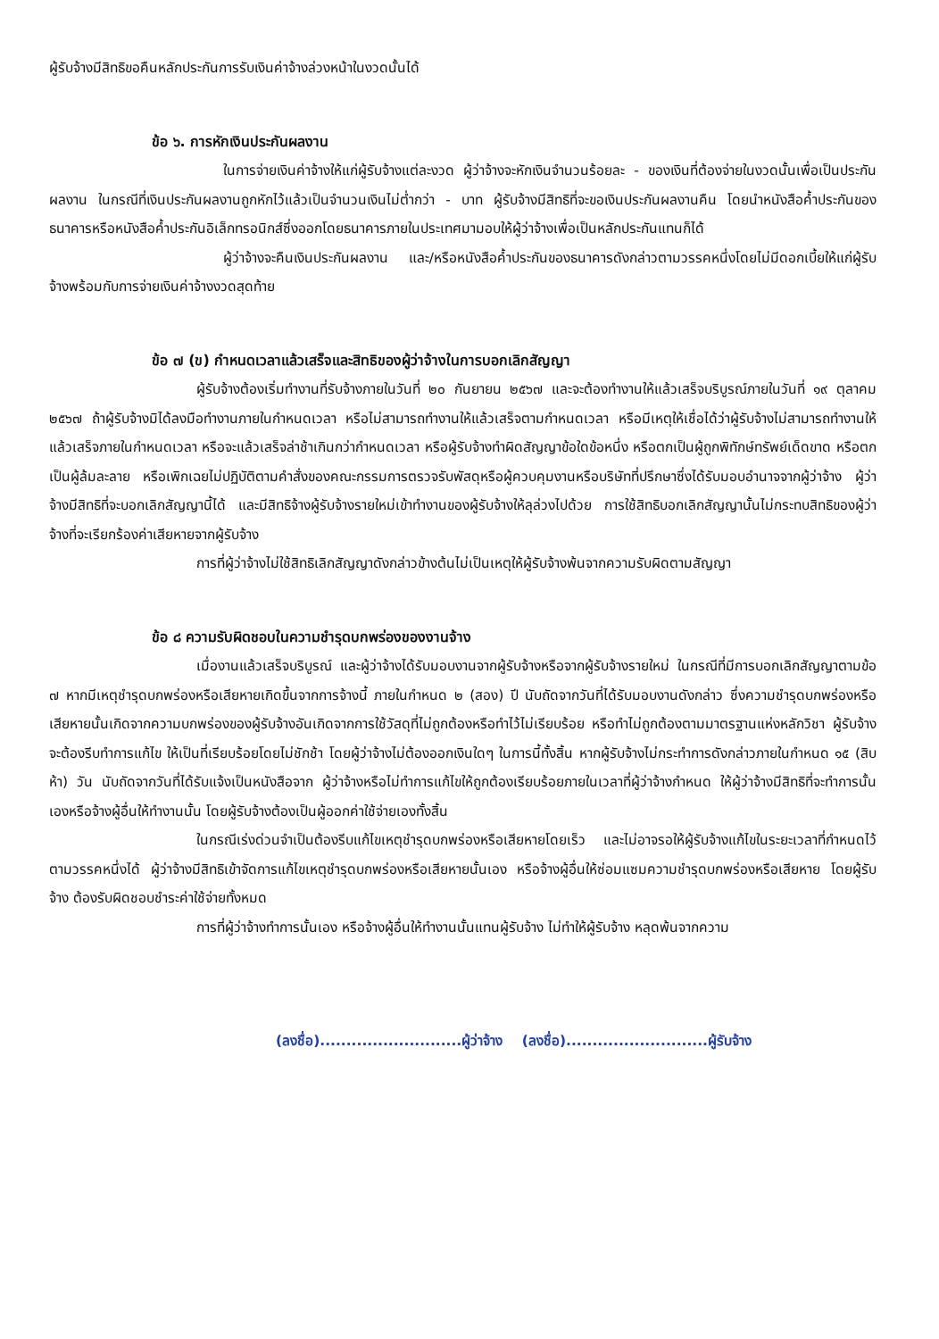ผู้รับจ้างมีสิทธิขอคืนหลักประกันการรับเงินค่าจ้างล่วงหน้าในงวดนั้นได้
ข้อ ๖. การหักเงินประกันผลงาน
ในการจ่ายเงินค่าจ้างให้แก่ผู้รับจ้างแต่ละงวด ผู้ว่าจ้างจะหักเงินจำนวนร้อยละ - ของเงินที่ต้องจ่ายในงวดนั้นเพื่อเป็นประกันผลงาน ในกรณีที่เงินประกันผลงานถูกหักไว้แล้วเป็นจำนวนเงินไม่ต่ำกว่า - บาท ผู้รับจ้างมีสิทธิที่จะขอเงินประกันผลงานคืน โดยนำหนังสือค้ำประกันของธนาคารหรือหนังสือค้ำประกันอิเล็กทรอนิกส์ซึ่งออกโดยธนาคารภายในประเทศมามอบให้ผู้ว่าจ้างเพื่อเป็นหลักประกันแทนก็ได้
ผู้ว่าจ้างจะคืนเงินประกันผลงาน และ/หรือหนังสือค้ำประกันของธนาคารดังกล่าวตามวรรคหนึ่งโดยไม่มีดอกเบี้ยให้แก่ผู้รับจ้างพร้อมกับการจ่ายเงินค่าจ้างงวดสุดท้าย
ข้อ ๗ (ข) กำหนดเวลาแล้วเสร็จและสิทธิของผู้ว่าจ้างในการบอกเลิกสัญญา
ผู้รับจ้างต้องเริ่มทำงานที่รับจ้างภายในวันที่ ๒๐ กันยายน ๒๕๖๗ และจะต้องทำงานให้แล้วเสร็จบริบูรณ์ภายในวันที่ ๑๙ ตุลาคม ๒๕๖๗ ถ้าผู้รับจ้างมิได้ลงมือทำงานภายในกำหนดเวลา หรือไม่สามารถทำงานให้แล้วเสร็จตามกำหนดเวลา หรือมีเหตุให้เชื่อได้ว่าผู้รับจ้างไม่สามารถทำงานให้แล้วเสร็จภายในกำหนดเวลา หรือจะแล้วเสร็จล่าช้าเกินกว่ากำหนดเวลา หรือผู้รับจ้างทำผิดสัญญาข้อใดข้อหนึ่ง หรือตกเป็นผู้ถูกพิทักษ์ทรัพย์เด็ดขาด หรือตกเป็นผู้ล้มละลาย หรือเพิกเฉยไม่ปฏิบัติตามคำสั่งของคณะกรรมการตรวจรับพัสดุหรือผู้ควบคุมงานหรือบริษัทที่ปรึกษาซึ่งได้รับมอบอำนาจจากผู้ว่าจ้าง ผู้ว่าจ้างมีสิทธิที่จะบอกเลิกสัญญานี้ได้ และมีสิทธิจ้างผู้รับจ้างรายใหม่เข้าทำงานของผู้รับจ้างให้ลุล่วงไปด้วย การใช้สิทธิบอกเลิกสัญญานั้นไม่กระทบสิทธิของผู้ว่าจ้างที่จะเรียกร้องค่าเสียหายจากผู้รับจ้าง
การที่ผู้ว่าจ้างไม่ใช้สิทธิเลิกสัญญาดังกล่าวข้างต้นไม่เป็นเหตุให้ผู้รับจ้างพ้นจากความรับผิดตามสัญญา
ข้อ ๘ ความรับผิดชอบในความชำรุดบกพร่องของงานจ้าง
เมื่องานแล้วเสร็จบริบูรณ์ และผู้ว่าจ้างได้รับมอบงานจากผู้รับจ้างหรือจากผู้รับจ้างรายใหม่ ในกรณีที่มีการบอกเลิกสัญญาตามข้อ ๗ หากมีเหตุชำรุดบกพร่องหรือเสียหายเกิดขึ้นจากการจ้างนี้ ภายในกำหนด ๒ (สอง) ปี นับถัดจากวันที่ได้รับมอบงานดังกล่าว ซึ่งความชำรุดบกพร่องหรือเสียหายนั้นเกิดจากความบกพร่องของผู้รับจ้างอันเกิดจากการใช้วัสดุที่ไม่ถูกต้องหรือทำไว้ไม่เรียบร้อย หรือทำไม่ถูกต้องตามมาตรฐานแห่งหลักวิชา ผู้รับจ้างจะต้องรีบทำการแก้ไข ให้เป็นที่เรียบร้อยโดยไม่ชักช้า โดยผู้ว่าจ้างไม่ต้องออกเงินใดๆ ในการนี้ทั้งสิ้น หากผู้รับจ้างไม่กระทำการดังกล่าวภายในกำหนด ๑๕ (สิบห้า) วัน นับถัดจากวันที่ได้รับแจ้งเป็นหนังสือจาก ผู้ว่าจ้างหรือไม่ทำการแก้ไขให้ถูกต้องเรียบร้อยภายในเวลาที่ผู้ว่าจ้างกำหนด ให้ผู้ว่าจ้างมีสิทธิที่จะทำการนั้นเองหรือจ้างผู้อื่นให้ทำงานนั้น โดยผู้รับจ้างต้องเป็นผู้ออกค่าใช้จ่ายเองทั้งสิ้น
ในกรณีเร่งด่วนจำเป็นต้องรีบแก้ไขเหตุชำรุดบกพร่องหรือเสียหายโดยเร็ว และไม่อาจรอให้ผู้รับจ้างแก้ไขในระยะเวลาที่กำหนดไว้ตามวรรคหนึ่งได้ ผู้ว่าจ้างมีสิทธิเข้าจัดการแก้ไขเหตุชำรุดบกพร่องหรือเสียหายนั้นเอง หรือจ้างผู้อื่นให้ซ่อมแซมความชำรุดบกพร่องหรือเสียหาย โดยผู้รับจ้าง ต้องรับผิดชอบชำระค่าใช้จ่ายทั้งหมด
การที่ผู้ว่าจ้างทำการนั้นเอง หรือจ้างผู้อื่นให้ทำงานนั้นแทนผู้รับจ้าง ไม่ทำให้ผู้รับจ้าง หลุดพ้นจากความ
(ลงชื่อ)...........................ผู้ว่าจ้าง (ลงชื่อ)...........................ผู้รับจ้าง